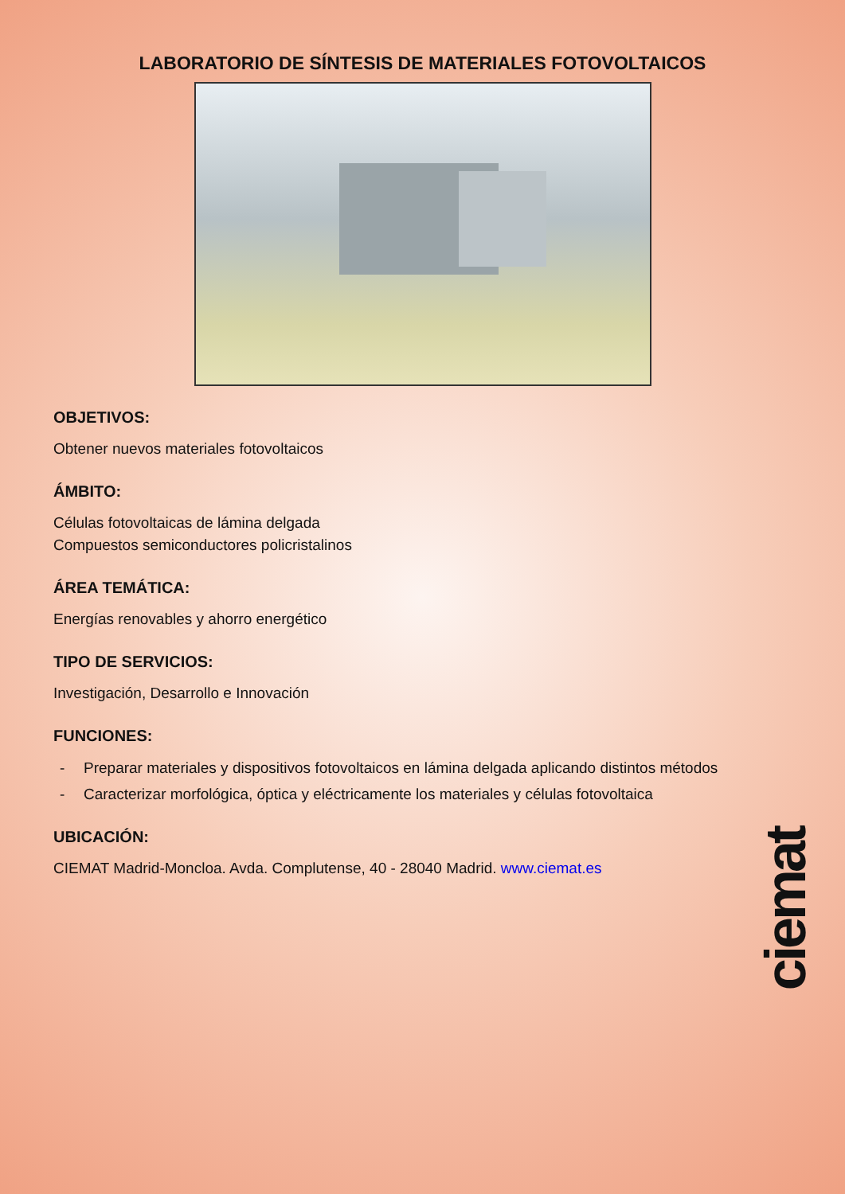LABORATORIO DE SÍNTESIS DE MATERIALES FOTOVOLTAICOS
OBJETIVOS:
Obtener nuevos materiales fotovoltaicos
ÁMBITO:
Células fotovoltaicas de lámina delgada
Compuestos semiconductores policristalinos
ÁREA TEMÁTICA:
Energías renovables y ahorro energético
TIPO DE SERVICIOS:
Investigación, Desarrollo e Innovación
FUNCIONES:
- Preparar materiales y dispositivos fotovoltaicos en lámina delgada aplicando distintos métodos
- Caracterizar morfológica, óptica y eléctricamente los materiales y células fotovoltaica
UBICACIÓN:
CIEMAT Madrid-Moncloa. Avda. Complutense, 40 - 28040 Madrid. www.ciemat.es
ciemat